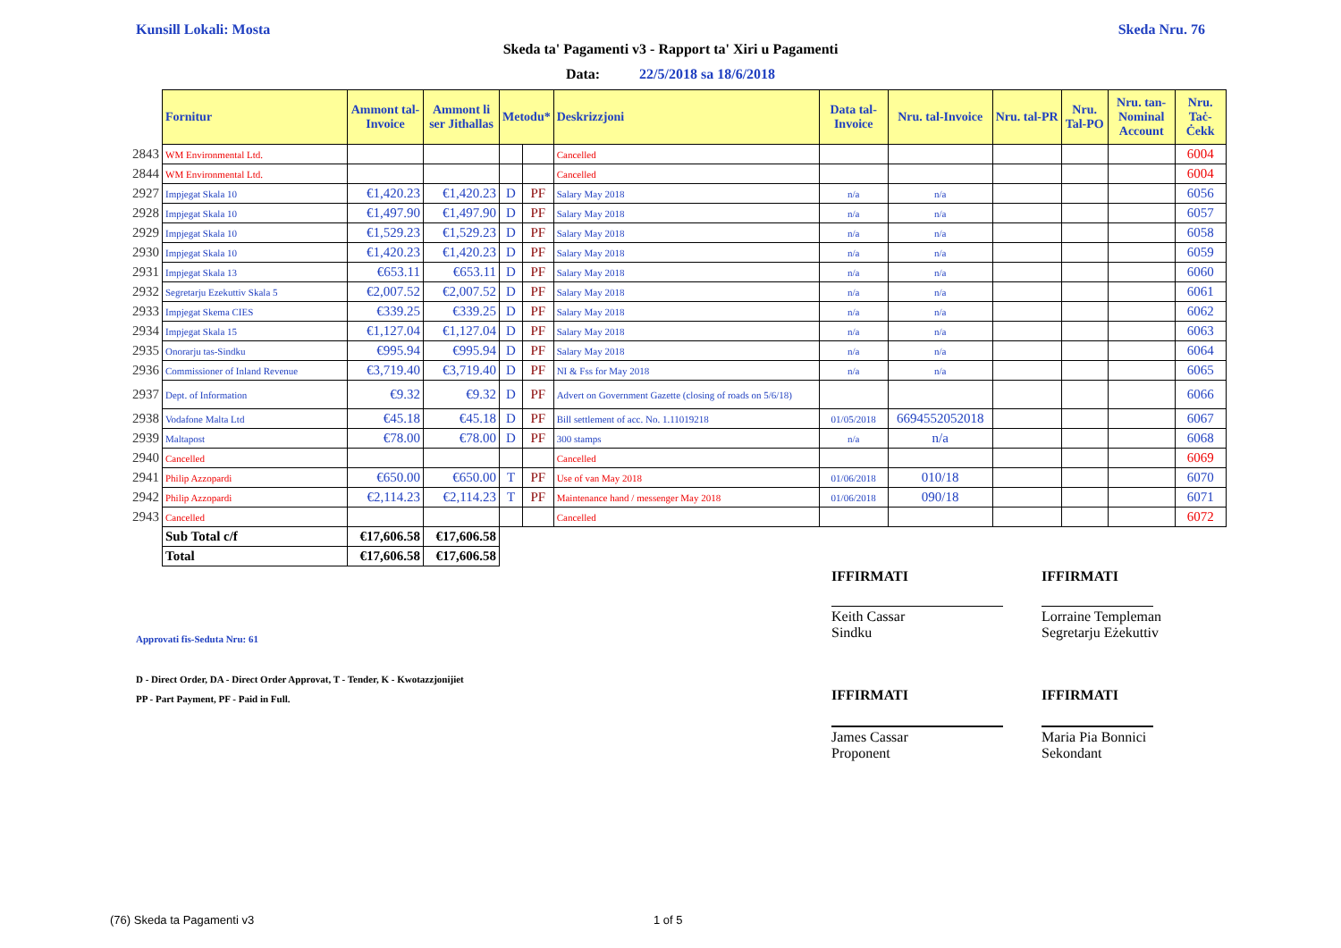Kunsill Lokali: Mosta Skeda Nru. 76
Skeda ta' Pagamenti v3 - Rapport ta' Xiri u Pagamenti
Data: 22/5/2018 sa 18/6/2018
| | Fornitur | Ammont tal-Invoice | Ammont li ser Jithallas | Metodu* | | Deskrizzjoni | Data tal-Invoice | Nru. tal-Invoice | Nru. tal-PR | Nru. Tal-PO | Nru. tan-Nominal Account | Nru. Taċ-Ċekk |
| 2843 | WM Environmental Ltd. | | | | | Cancelled | | | | | | 6004 |
| 2844 | WM Environmental Ltd. | | | | | Cancelled | | | | | | 6004 |
| 2927 | Impjegat Skala 10 | €1,420.23 | €1,420.23 | D | PF | Salary May 2018 | n/a | n/a | | | | 6056 |
| 2928 | Impjegat Skala 10 | €1,497.90 | €1,497.90 | D | PF | Salary May 2018 | n/a | n/a | | | | 6057 |
| 2929 | Impjegat Skala 10 | €1,529.23 | €1,529.23 | D | PF | Salary May 2018 | n/a | n/a | | | | 6058 |
| 2930 | Impjegat Skala 10 | €1,420.23 | €1,420.23 | D | PF | Salary May 2018 | n/a | n/a | | | | 6059 |
| 2931 | Impjegat Skala 13 | €653.11 | €653.11 | D | PF | Salary May 2018 | n/a | n/a | | | | 6060 |
| 2932 | Segretarju Ezekuttiv Skala 5 | €2,007.52 | €2,007.52 | D | PF | Salary May 2018 | n/a | n/a | | | | 6061 |
| 2933 | Impjegat Skema CIES | €339.25 | €339.25 | D | PF | Salary May 2018 | n/a | n/a | | | | 6062 |
| 2934 | Impjegat Skala 15 | €1,127.04 | €1,127.04 | D | PF | Salary May 2018 | n/a | n/a | | | | 6063 |
| 2935 | Onorarju tas-Sindku | €995.94 | €995.94 | D | PF | Salary May 2018 | n/a | n/a | | | | 6064 |
| 2936 | Commissioner of Inland Revenue | €3,719.40 | €3,719.40 | D | PF | NI & Fss for May 2018 | n/a | n/a | | | | 6065 |
| 2937 | Dept. of Information | €9.32 | €9.32 | D | PF | Advert on Government Gazette (closing of roads on 5/6/18) | | | | | | 6066 |
| 2938 | Vodafone Malta Ltd | €45.18 | €45.18 | D | PF | Bill settlement of acc. No. 1.11019218 | 01/05/2018 | 6694552052018 | | | | 6067 |
| 2939 | Maltapost | €78.00 | €78.00 | D | PF | 300 stamps | n/a | n/a | | | | 6068 |
| 2940 | Cancelled | | | | | Cancelled | | | | | | 6069 |
| 2941 | Philip Azzopardi | €650.00 | €650.00 | T | PF | Use of van May 2018 | 01/06/2018 | 010/18 | | | | 6070 |
| 2942 | Philip Azzopardi | €2,114.23 | €2,114.23 | T | PF | Maintenance hand / messenger May 2018 | 01/06/2018 | 090/18 | | | | 6071 |
| 2943 | Cancelled | | | | | Cancelled | | | | | | 6072 |
| | Sub Total c/f | €17,606.58 | €17,606.58 | | | | | | | | | |
| | Total | €17,606.58 | €17,606.58 | | | | | | | | | |
IFFIRMATI IFFIRMATI
Keith Cassar
Sindku
Lorraine Templeman
Segretarju Eżekuttiv
Approvati fis-Seduta Nru: 61
D - Direct Order, DA - Direct Order Approvat, T - Tender, K - Kwotazzjonijiet
PP - Part Payment, PF - Paid in Full.
IFFIRMATI IFFIRMATI
James Cassar
Proponent
Maria Pia Bonnici
Sekondant
(76) Skeda ta Pagamenti v3 1 of 5